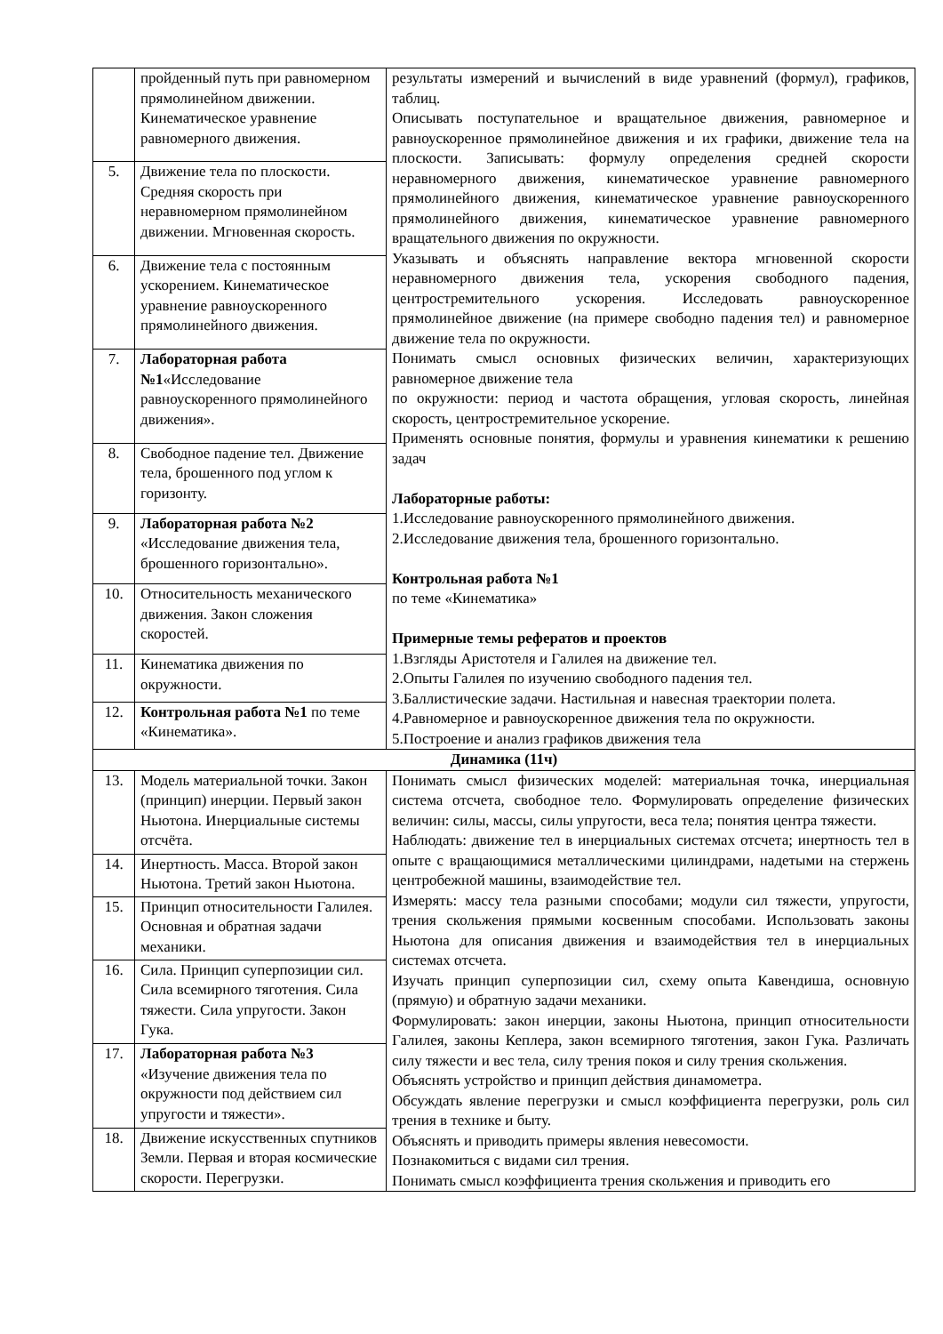| | пройденный путь при равномерном прямолинейном движении. Кинематическое уравнение равномерного движения. | результаты измерений и вычислений в виде уравнений (формул), графиков, таблиц. Описывать поступательное и вращательное движения, равномерное и равноускоренное прямолинейное движения и их графики, движение тела на плоскости. Записывать: формулу определения средней скорости неравномерного движения, кинематическое уравнение равномерного прямолинейного движения, кинематическое уравнение равноускоренного прямолинейного движения, кинематическое уравнение равномерного вращательного движения по окружности. Указывать и объяснять направление вектора мгновенной скорости неравномерного движения тела, ускорения свободного падения, центростремительного ускорения. Исследовать равноускоренное прямолинейное движение (на примере свободно падения тел) и равномерное движение тела по окружности. Понимать смысл основных физических величин, характеризующих равномерное движение тела по окружности: период и частота обращения, угловая скорость, линейная скорость, центростремительное ускорение. Применять основные понятия, формулы и уравнения кинематики к решению задач Лабораторные работы: 1.Исследование равноускоренного прямолинейного движения. 2.Исследование движения тела, брошенного горизонтально. Контрольная работа №1 по теме «Кинематика» Примерные темы рефератов и проектов 1.Взгляды Аристотеля и Галилея на движение тел. 2.Опыты Галилея по изучению свободного падения тел. 3.Баллистические задачи. Настильная и навесная траектории полета. 4.Равномерное и равноускоренное движения тела по окружности. 5.Построение и анализ графиков движения тела |
| 5. | Движение тела по плоскости. Средняя скорость при неравномерном прямолинейном движении. Мгновенная скорость. | |
| 6. | Движение тела с постоянным ускорением. Кинематическое уравнение равноускоренного прямолинейного движения. | |
| 7. | Лабораторная работа №1 «Исследование равноускоренного прямолинейного движения». | |
| 8. | Свободное падение тел. Движение тела, брошенного под углом к горизонту. | |
| 9. | Лабораторная работа №2 «Исследование движения тела, брошенного горизонтально». | |
| 10. | Относительность механического движения. Закон сложения скоростей. | |
| 11. | Кинематика движения по окружности. | |
| 12. | Контрольная работа №1 по теме «Кинематика». | |
| Динамика (11ч) | | |
| 13. | Модель материальной точки. Закон (принцип) инерции. Первый закон Ньютона. Инерциальные системы отсчёта. | Понимать смысл физических моделей: материальная точка, инерциальная система отсчета, свободное тело. Формулировать определение физических величин: силы, массы, силы упругости, веса тела; понятия центра тяжести. Наблюдать: движение тел в инерциальных системах отсчета; инертность тел в опыте с вращающимися металлическими цилиндрами, надетыми на стержень центробежной машины, взаимодействие тел. Измерять: массу тела разными способами; модули сил тяжести, упругости, трения скольжения прямыми косвенным способами. Использовать законы Ньютона для описания движения и взаимодействия тел в инерциальных системах отсчета. Изучать принцип суперпозиции сил, схему опыта Кавендиша, основную (прямую) и обратную задачи механики. Формулировать: закон инерции, законы Ньютона, принцип относительности Галилея, законы Кеплера, закон всемирного тяготения, закон Гука. Различать силу тяжести и вес тела, силу трения покоя и силу трения скольжения. Объяснять устройство и принцип действия динамометра. Обсуждать явление перегрузки и смысл коэффициента перегрузки, роль сил трения в технике и быту. Объяснять и приводить примеры явления невесомости. Познакомиться с видами сил трения. Понимать смысл коэффициента трения скольжения и приводить его |
| 14. | Инертность. Масса. Второй закон Ньютона. Третий закон Ньютона. | |
| 15. | Принцип относительности Галилея. Основная и обратная задачи механики. | |
| 16. | Сила. Принцип суперпозиции сил. Сила всемирного тяготения. Сила тяжести. Сила упругости. Закон Гука. | |
| 17. | Лабораторная работа №3 «Изучение движения тела по окружности под действием сил упругости и тяжести». | |
| 18. | Движение искусственных спутников Земли. Первая и вторая космические скорости. Перегрузки. | |